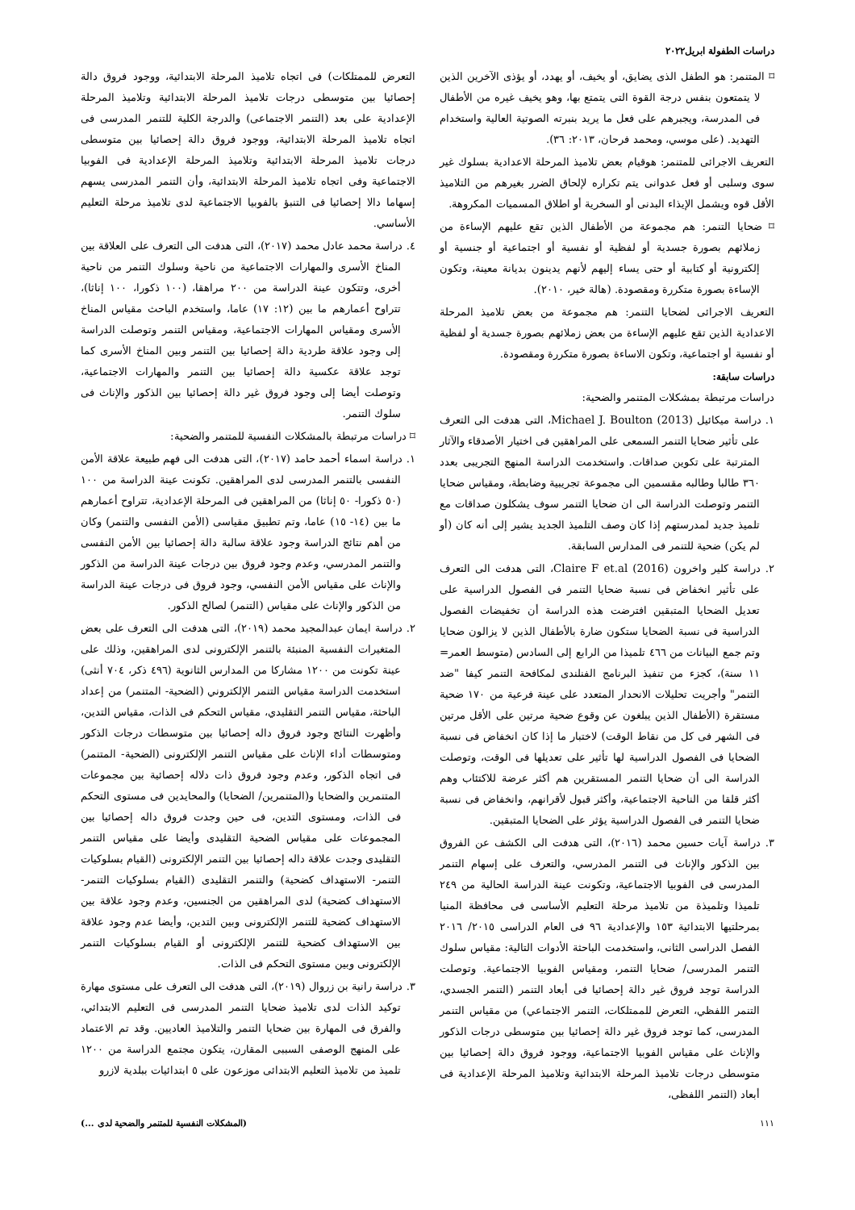دراسات الطفولة ابريل٢٠٢٢
⌑ المتنمر: هو الطفل الذى يضايق، أو يخيف، أو يهدد، أو يؤذى الآخرين الذين لا يتمتعون بنفس درجة القوة التى يتمتع بها، وهو يخيف غيره من الأطفال فى المدرسة، ويجبرهم على فعل ما يريد بنبرته الصوتية العالية واستخدام التهديد. (على موسي، ومحمد فرحان، ٢٠١٣: ٣٦).
التعريف الاجرائى للمتنمر: هوقيام بعض تلاميذ المرحلة الاعدادية بسلوك غير سوى وسلبى أو فعل عدوانى يتم تكراره لإلحاق الضرر بغيرهم من التلاميذ الأقل قوه ويشمل الإيذاء البدنى أو السخرية أو اطلاق المسميات المكروهة.
⌑ ضحايا التنمر: هم مجموعة من الأطفال الذين تقع عليهم الإساءة من زملائهم بصورة جسدية أو لفظية أو نفسية أو اجتماعية أو جنسية أو إلكترونية أو كتابية أو حتى يساء إليهم لأنهم يدينون بديانة معينة، وتكون الإساءة بصورة متكررة ومقصودة. (هالة خير، ٢٠١٠).
التعريف الاجرائى لضحايا التنمر: هم مجموعة من بعض تلاميذ المرحلة الاعدادية الذين تقع عليهم الإساءة من بعض زملائهم بصورة جسدية أو لفظية أو نفسية أو اجتماعية، وتكون الاساءة بصورة متكررة ومقصودة.
دراسات سابقة:
دراسات مرتبطة بمشكلات المتنمر والضحية:
١. دراسة ميكائيل Michael J. Boulton (2013)، التى هدفت الى التعرف على تأثير ضحايا التنمر السمعى على المراهقين فى اختيار الأصدقاء والآثار المترتبة على تكوين صداقات. واستخدمت الدراسة المنهج التجريبى بعدد ٣٦٠ طالبا وطالبه مقسمين الى مجموعة تجريبية وضابطة، ومقياس ضحايا التنمر وتوصلت الدراسة الى ان ضحايا التنمر سوف يشكلون صداقات مع تلميذ جديد لمدرستهم إذا كان وصف التلميذ الجديد يشير إلى أنه كان (أو لم يكن) ضحية للتنمر فى المدارس السابقة.
٢. دراسة كلير واخرون Claire F et.al (2016)، التى هدفت الى التعرف على تأثير انخفاض فى نسبة ضحايا التنمر فى الفصول الدراسية على تعديل الضحايا المتبقين افترضت هذه الدراسة أن تخفيضات الفصول الدراسية فى نسبة الضحايا ستكون ضارة بالأطفال الذين لا يزالون ضحايا وتم جمع البيانات من ٤٦٦ تلميذا من الرابع إلى السادس (متوسط العمر= ١١ سنة)، كجزء من تنفيذ البرنامج الفنلندى لمكافحة التنمر كيفا "ضد التنمر" وأجريت تحليلات الانحدار المتعدد على عينة فرعية من ١٧٠ ضحية مستقرة (الأطفال الذين يبلغون عن وقوع ضحية مرتين على الأقل مرتين فى الشهر فى كل من نقاط الوقت) لاختبار ما إذا كان انخفاض فى نسبة الضحايا فى الفصول الدراسية لها تأثير على تعديلها فى الوقت، وتوصلت الدراسة الى أن ضحايا التنمر المستقرين هم أكثر عرضة للاكتئاب وهم أكثر قلقا من الناحية الاجتماعية، وأكثر قبول لأقرانهم، وانخفاض فى نسبة ضحايا التنمر فى الفصول الدراسية يؤثر على الضحايا المتبقين.
٣. دراسة آيات حسين محمد (٢٠١٦)، التى هدفت الى الكشف عن الفروق بين الذكور والإناث فى التنمر المدرسي، والتعرف على إسهام التنمر المدرسى فى الفوبيا الاجتماعية، وتكونت عينة الدراسة الحالية من ٢٤٩ تلميذا وتلميذة من تلاميذ مرحلة التعليم الأساسى فى محافظة المنيا بمرحلتيها الابتدائية ١٥٣ والإعدادية ٩٦ فى العام الدراسى ٢٠١٥/ ٢٠١٦ الفصل الدراسى الثانى، واستخدمت الباحثة الأدوات التالية: مقياس سلوك التنمر المدرسى/ ضحايا التنمر، ومقياس الفوبيا الاجتماعية. وتوصلت الدراسة توجد فروق غير دالة إحصائيا فى أبعاد التنمر (التنمر الجسدي، التنمر اللفظي، التعرض للممتلكات، التنمر الاجتماعي) من مقياس التنمر المدرسى، كما توجد فروق غير دالة إحصائيا بين متوسطى درجات الذكور والإناث على مقياس الفوبيا الاجتماعية، ووجود فروق دالة إحصائيا بين متوسطى درجات تلاميذ المرحلة الابتدائية وتلاميذ المرحلة الإعدادية فى أبعاد (التنمر اللفظى،
التعرض للممتلكات) فى اتجاه تلاميذ المرحلة الابتدائية، ووجود فروق دالة إحصائيا بين متوسطى درجات تلاميذ المرحلة الابتدائية وتلاميذ المرحلة الإعدادية على بعد (التنمر الاجتماعى) والدرجة الكلية للتنمر المدرسى فى اتجاه تلاميذ المرحلة الابتدائية، ووجود فروق دالة إحصائيا بين متوسطى درجات تلاميذ المرحلة الابتدائية وتلاميذ المرحلة الإعدادية فى الفوبيا الاجتماعية وفى اتجاه تلاميذ المرحلة الابتدائية، وأن التنمر المدرسى يسهم إسهاما دالا إحصائيا فى التنبؤ بالفوبيا الاجتماعية لدى تلاميذ مرحلة التعليم الأساسي.
٤. دراسة محمد عادل محمد (٢٠١٧)، التى هدفت الى التعرف على العلاقة بين المناخ الأسرى والمهارات الاجتماعية من ناحية وسلوك التنمر من ناحية أخرى، وتتكون عينة الدراسة من ٢٠٠ مراهقا، (١٠٠ ذكورا، ١٠٠ إناثا)، تتراوح أعمارهم ما بين (١٢: ١٧) عاما، واستخدم الباحث مقياس المناخ الأسرى ومقياس المهارات الاجتماعية، ومقياس التنمر وتوصلت الدراسة إلى وجود علاقة طردية دالة إحصائيا بين التنمر وبين المناخ الأسرى كما توجد علاقة عكسية دالة إحصائيا بين التنمر والمهارات الاجتماعية، وتوصلت أيضا إلى وجود فروق غير دالة إحصائيا بين الذكور والإناث فى سلوك التنمر.
⌑ دراسات مرتبطة بالمشكلات النفسية للمتنمر والضحية:
١. دراسة اسماء أحمد حامد (٢٠١٧)، التى هدفت الى فهم طبيعة علاقة الأمن النفسى بالتنمر المدرسى لدى المراهقين. تكونت عينة الدراسة من ١٠٠ (٥٠ ذكورا- ٥٠ إناثا) من المراهقين فى المرحلة الإعدادية، تتراوح أعمارهم ما بين (١٤- ١٥) عاما، وتم تطبيق مقياسى (الأمن النفسى والتنمر) وكان من أهم نتائج الدراسة وجود علاقة سالبة دالة إحصائيا بين الأمن النفسى والتنمر المدرسي، وعدم وجود فروق بين درجات عينة الدراسة من الذكور والإناث على مقياس الأمن النفسي، وجود فروق فى درجات عينة الدراسة من الذكور والإناث على مقياس (التنمر) لصالح الذكور.
٢. دراسة ايمان عبدالمجيد محمد (٢٠١٩)، التى هدفت الى التعرف على بعض المتغيرات النفسية المنبئة بالتنمر الإلكترونى لدى المراهقين، وذلك على عينة تكونت من ١٢٠٠ مشاركا من المدارس الثانوية (٤٩٦ ذكر، ٧٠٤ أنثى) استخدمت الدراسة مقياس التنمر الإلكتروني (الضحية- المتنمر) من إعداد الباحثة، مقياس التنمر التقليدي، مقياس التحكم فى الذات، مقياس التدين، وأظهرت النتائج وجود فروق داله إحصائيا بين متوسطات درجات الذكور ومتوسطات أداء الإناث على مقياس التنمر الإلكترونى (الضحية- المتنمر) فى اتجاه الذكور، وعدم وجود فروق ذات دلاله إحصائية بين مجموعات المتنمرين والضحايا و(المتنمرين/ الضحايا) والمحايدين فى مستوى التحكم فى الذات، ومستوى التدين، فى حين وجدت فروق داله إحصائيا بين المجموعات على مقياس الضحية التقليدى وأيضا على مقياس التنمر التقليدى وجدت علاقة داله إحصائيا بين التنمر الإلكترونى (القيام بسلوكيات التنمر- الاستهداف كضحية) والتنمر التقليدى (القيام بسلوكيات التنمر- الاستهداف كضحية) لدى المراهقين من الجنسين، وعدم وجود علاقة بين الاستهداف كضحية للتنمر الإلكترونى وبين التدين، وأيضا عدم وجود علاقة بين الاستهداف كضحية للتنمر الإلكترونى أو القيام بسلوكيات التنمر الإلكترونى وبين مستوى التحكم فى الذات.
٣. دراسة رانية بن زروال (٢٠١٩)، التى هدفت الى التعرف على مستوى مهارة توكيد الذات لدى تلاميذ ضحايا التنمر المدرسى فى التعليم الابتدائي، والفرق فى المهارة بين ضحايا التنمر والتلاميذ العاديين. وقد تم الاعتماد على المنهج الوصفى السببى المقارن، يتكون مجتمع الدراسة من ١٢٠٠ تلميذ من تلاميذ التعليم الابتدائى موزعون على ٥ ابتدائيات ببلدية لازرو
١١١ (المشكلات النفسية للمتنمر والضحية لدى ...)